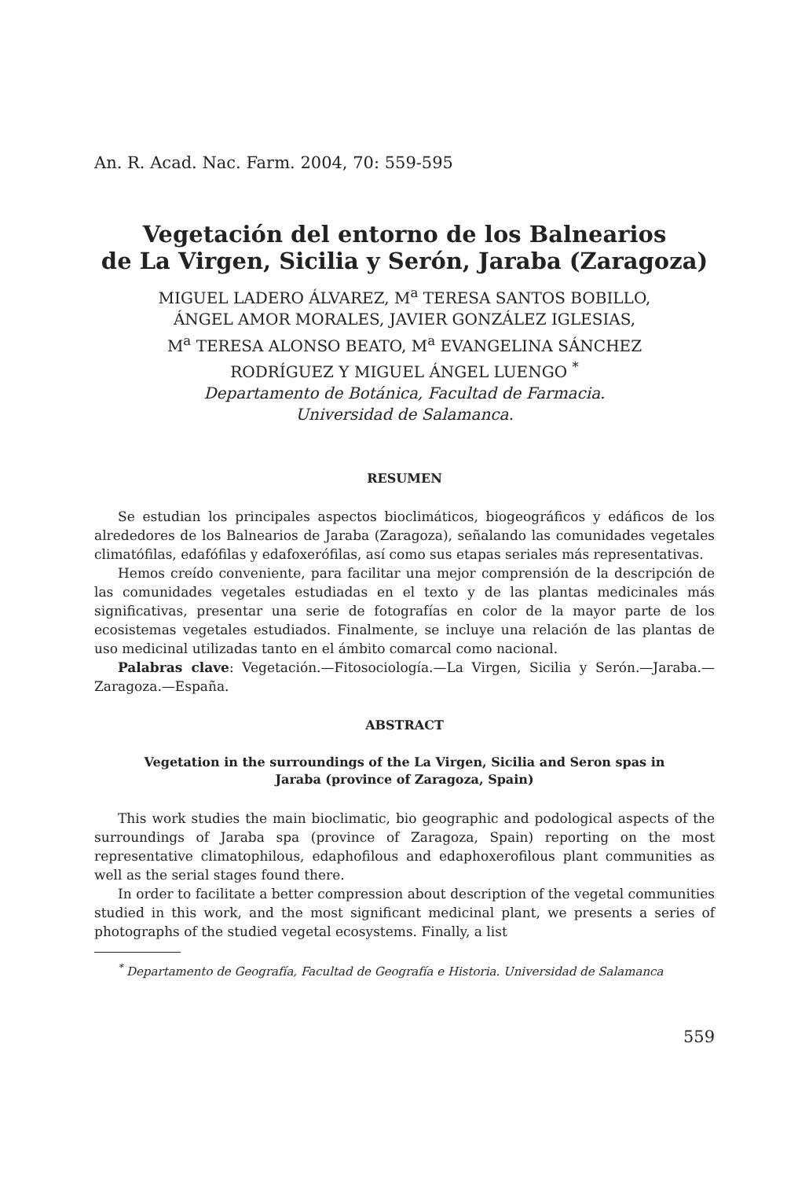An. R. Acad. Nac. Farm. 2004, 70: 559-595
Vegetación del entorno de los Balnearios
de La Virgen, Sicilia y Serón, Jaraba (Zaragoza)
MIGUEL LADERO ÁLVAREZ, M<sup>a</sup> TERESA SANTOS BOBILLO,
ÁNGEL AMOR MORALES, JAVIER GONZÁLEZ IGLESIAS,
M<sup>a</sup> TERESA ALONSO BEATO, M<sup>a</sup> EVANGELINA SÁNCHEZ
RODRÍGUEZ Y MIGUEL ÁNGEL LUENGO <sup>*</sup>
Departamento de Botánica, Facultad de Farmacia.
Universidad de Salamanca.
RESUMEN
Se estudian los principales aspectos bioclimáticos, biogeográficos y edáficos de los alrededores de los Balnearios de Jaraba (Zaragoza), señalando las comunidades vegetales climatófilas, edafófilas y edafoxerófilas, así como sus etapas seriales más representativas.
Hemos creído conveniente, para facilitar una mejor comprensión de la descripción de las comunidades vegetales estudiadas en el texto y de las plantas medicinales más significativas, presentar una serie de fotografías en color de la mayor parte de los ecosistemas vegetales estudiados. Finalmente, se incluye una relación de las plantas de uso medicinal utilizadas tanto en el ámbito comarcal como nacional.
Palabras clave: Vegetación.—Fitosociología.—La Virgen, Sicilia y Serón.—Jaraba.—Zaragoza.—España.
ABSTRACT
Vegetation in the surroundings of the La Virgen, Sicilia and Seron spas in
Jaraba (province of Zaragoza, Spain)
This work studies the main bioclimatic, bio geographic and podological aspects of the surroundings of Jaraba spa (province of Zaragoza, Spain) reporting on the most representative climatophilous, edaphofilous and edaphoxerofilous plant communities as well as the serial stages found there.
In order to facilitate a better compression about description of the vegetal communities studied in this work, and the most significant medicinal plant, we presents a series of photographs of the studied vegetal ecosystems. Finally, a list
<sup>*</sup> Departamento de Geografía, Facultad de Geografía e Historia. Universidad de Salamanca
559